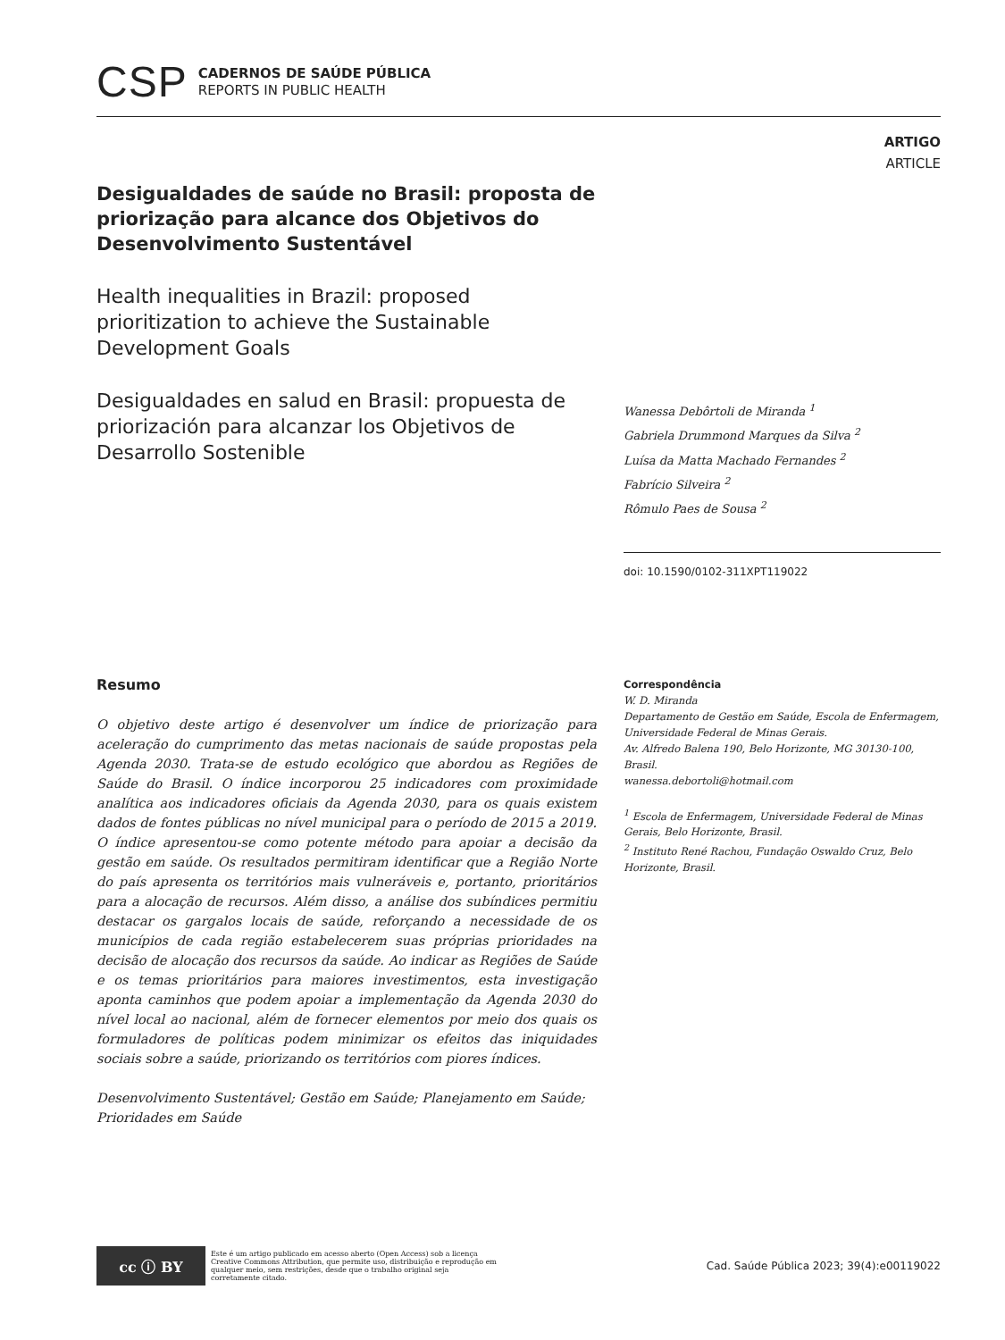CSP
CADERNOS DE SAÚDE PÚBLICA
REPORTS IN PUBLIC HEALTH
ARTIGO
ARTICLE
Desigualdades de saúde no Brasil: proposta de priorização para alcance dos Objetivos do Desenvolvimento Sustentável
Health inequalities in Brazil: proposed prioritization to achieve the Sustainable Development Goals
Desigualdades en salud en Brasil: propuesta de priorización para alcanzar los Objetivos de Desarrollo Sostenible
Wanessa Debôrtoli de Miranda <sup>1</sup>
Gabriela Drummond Marques da Silva <sup>2</sup>
Luísa da Matta Machado Fernandes <sup>2</sup>
Fabrício Silveira <sup>2</sup>
Rômulo Paes de Sousa <sup>2</sup>
doi: 10.1590/0102-311XPT119022
Resumo
O objetivo deste artigo é desenvolver um índice de priorização para aceleração do cumprimento das metas nacionais de saúde propostas pela Agenda 2030. Trata-se de estudo ecológico que abordou as Regiões de Saúde do Brasil. O índice incorporou 25 indicadores com proximidade analítica aos indicadores oficiais da Agenda 2030, para os quais existem dados de fontes públicas no nível municipal para o período de 2015 a 2019. O índice apresentou-se como potente método para apoiar a decisão da gestão em saúde. Os resultados permitiram identificar que a Região Norte do país apresenta os territórios mais vulneráveis e, portanto, prioritários para a alocação de recursos. Além disso, a análise dos subíndices permitiu destacar os gargalos locais de saúde, reforçando a necessidade de os municípios de cada região estabelecerem suas próprias prioridades na decisão de alocação dos recursos da saúde. Ao indicar as Regiões de Saúde e os temas prioritários para maiores investimentos, esta investigação aponta caminhos que podem apoiar a implementação da Agenda 2030 do nível local ao nacional, além de fornecer elementos por meio dos quais os formuladores de políticas podem minimizar os efeitos das iniquidades sociais sobre a saúde, priorizando os territórios com piores índices.
Desenvolvimento Sustentável; Gestão em Saúde; Planejamento em Saúde; Prioridades em Saúde
Correspondência
W. D. Miranda
Departamento de Gestão em Saúde, Escola de Enfermagem, Universidade Federal de Minas Gerais.
Av. Alfredo Balena 190, Belo Horizonte, MG 30130-100, Brasil.
wanessa.debortoli@hotmail.com
<sup>1</sup> Escola de Enfermagem, Universidade Federal de Minas Gerais, Belo Horizonte, Brasil.
<sup>2</sup> Instituto René Rachou, Fundação Oswaldo Cruz, Belo Horizonte, Brasil.
cc ⓘ BY
Este é um artigo publicado em acesso aberto (Open Access) sob a licença Creative Commons Attribution, que permite uso, distribuição e reprodução em qualquer meio, sem restrições, desde que o trabalho original seja corretamente citado.
Cad. Saúde Pública 2023; 39(4):e00119022